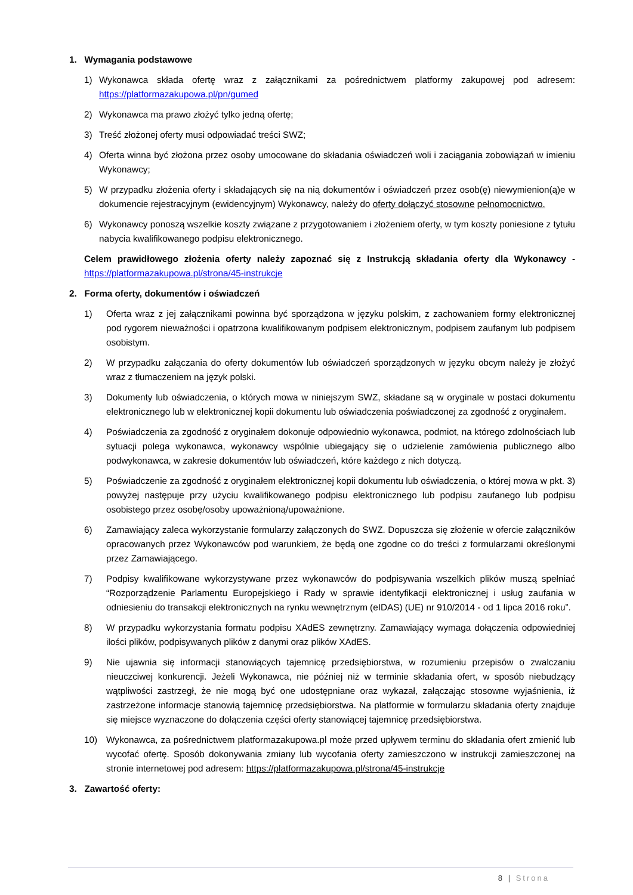1. Wymagania podstawowe
1) Wykonawca składa ofertę wraz z załącznikami za pośrednictwem platformy zakupowej pod adresem: https://platformazakupowa.pl/pn/gumed
2) Wykonawca ma prawo złożyć tylko jedną ofertę;
3) Treść złożonej oferty musi odpowiadać treści SWZ;
4) Oferta winna być złożona przez osoby umocowane do składania oświadczeń woli i zaciągania zobowiązań w imieniu Wykonawcy;
5) W przypadku złożenia oferty i składających się na nią dokumentów i oświadczeń przez osob(ę) niewymienion(ą)e w dokumencie rejestracyjnym (ewidencyjnym) Wykonawcy, należy do oferty dołączyć stosowne pełnomocnictwo.
6) Wykonawcy ponoszą wszelkie koszty związane z przygotowaniem i złożeniem oferty, w tym koszty poniesione z tytułu nabycia kwalifikowanego podpisu elektronicznego.
Celem prawidłowego złożenia oferty należy zapoznać się z Instrukcją składania oferty dla Wykonawcy - https://platformazakupowa.pl/strona/45-instrukcje
2. Forma oferty, dokumentów i oświadczeń
1) Oferta wraz z jej załącznikami powinna być sporządzona w języku polskim, z zachowaniem formy elektronicznej pod rygorem nieważności i opatrzona kwalifikowanym podpisem elektronicznym, podpisem zaufanym lub podpisem osobistym.
2) W przypadku załączania do oferty dokumentów lub oświadczeń sporządzonych w języku obcym należy je złożyć wraz z tłumaczeniem na język polski.
3) Dokumenty lub oświadczenia, o których mowa w niniejszym SWZ, składane są w oryginale w postaci dokumentu elektronicznego lub w elektronicznej kopii dokumentu lub oświadczenia poświadczonej za zgodność z oryginałem.
4) Poświadczenia za zgodność z oryginałem dokonuje odpowiednio wykonawca, podmiot, na którego zdolnościach lub sytuacji polega wykonawca, wykonawcy wspólnie ubiegający się o udzielenie zamówienia publicznego albo podwykonawca, w zakresie dokumentów lub oświadczeń, które każdego z nich dotyczą.
5) Poświadczenie za zgodność z oryginałem elektronicznej kopii dokumentu lub oświadczenia, o której mowa w pkt. 3) powyżej następuje przy użyciu kwalifikowanego podpisu elektronicznego lub podpisu zaufanego lub podpisu osobistego przez osobę/osoby upoważnioną/upoważnione.
6) Zamawiający zaleca wykorzystanie formularzy załączonych do SWZ. Dopuszcza się złożenie w ofercie załączników opracowanych przez Wykonawców pod warunkiem, że będą one zgodne co do treści z formularzami określonymi przez Zamawiającego.
7) Podpisy kwalifikowane wykorzystywane przez wykonawców do podpisywania wszelkich plików muszą spełniać “Rozporządzenie Parlamentu Europejskiego i Rady w sprawie identyfikacji elektronicznej i usług zaufania w odniesieniu do transakcji elektronicznych na rynku wewnętrznym (eIDAS) (UE) nr 910/2014 - od 1 lipca 2016 roku”.
8) W przypadku wykorzystania formatu podpisu XAdES zewnętrzny. Zamawiający wymaga dołączenia odpowiedniej ilości plików, podpisywanych plików z danymi oraz plików XAdES.
9) Nie ujawnia się informacji stanowiących tajemnicę przedsiębiorstwa, w rozumieniu przepisów o zwalczaniu nieuczciwej konkurencji. Jeżeli Wykonawca, nie później niż w terminie składania ofert, w sposób niebudzący wątpliwości zastrzegł, że nie mogą być one udostępniane oraz wykazał, załączając stosowne wyjaśnienia, iż zastrzeżone informacje stanowią tajemnicę przedsiębiorstwa. Na platformie w formularzu składania oferty znajduje się miejsce wyznaczone do dołączenia części oferty stanowiącej tajemnicę przedsiębiorstwa.
10) Wykonawca, za pośrednictwem platformazakupowa.pl może przed upływem terminu do składania ofert zmienić lub wycofać ofertę. Sposób dokonywania zmiany lub wycofania oferty zamieszczono w instrukcji zamieszczonej na stronie internetowej pod adresem: https://platformazakupowa.pl/strona/45-instrukcje
3. Zawartość oferty:
8 | Strona